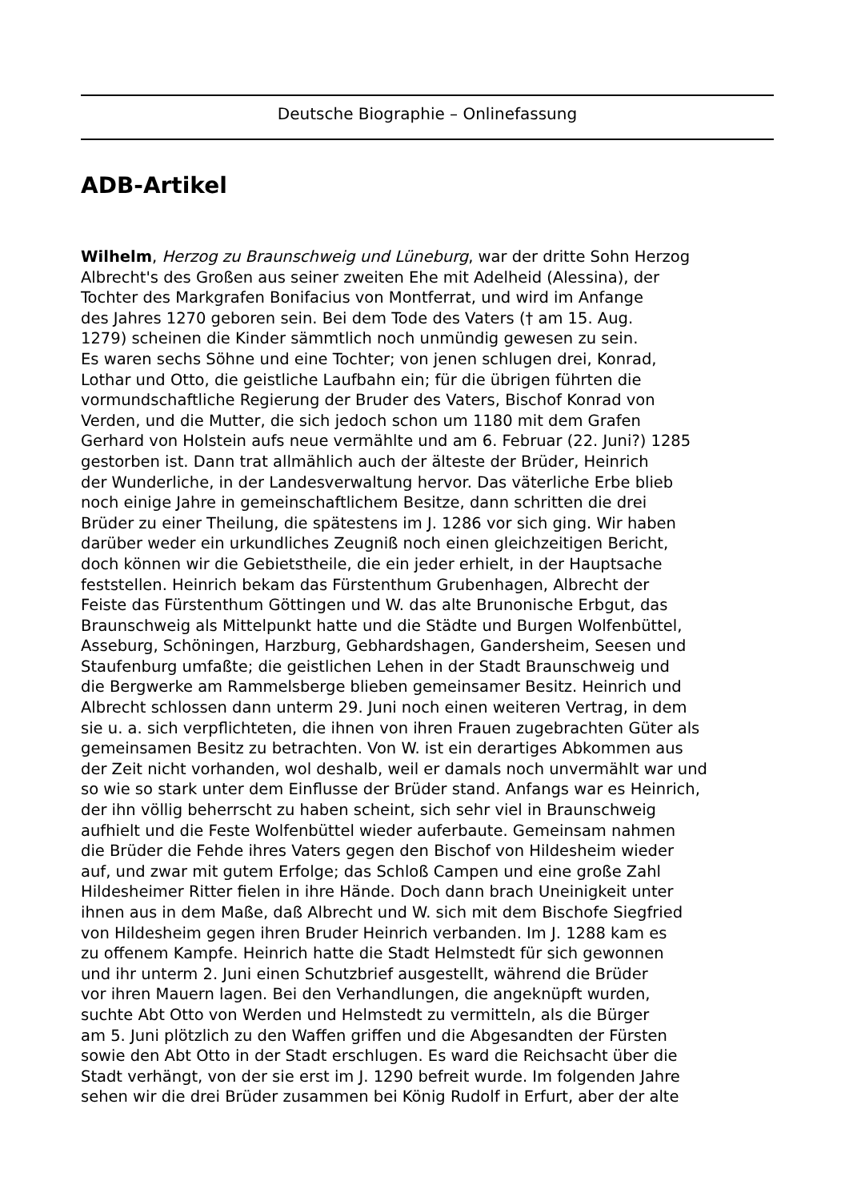Deutsche Biographie – Onlinefassung
ADB-Artikel
Wilhelm, Herzog zu Braunschweig und Lüneburg, war der dritte Sohn Herzog
Albrecht's des Großen aus seiner zweiten Ehe mit Adelheid (Alessina), der
Tochter des Markgrafen Bonifacius von Montferrat, und wird im Anfange
des Jahres 1270 geboren sein. Bei dem Tode des Vaters († am 15. Aug.
1279) scheinen die Kinder sämmtlich noch unmündig gewesen zu sein.
Es waren sechs Söhne und eine Tochter; von jenen schlugen drei, Konrad,
Lothar und Otto, die geistliche Laufbahn ein; für die übrigen führten die
vormundschaftliche Regierung der Bruder des Vaters, Bischof Konrad von
Verden, und die Mutter, die sich jedoch schon um 1180 mit dem Grafen
Gerhard von Holstein aufs neue vermählte und am 6. Februar (22. Juni?) 1285
gestorben ist. Dann trat allmählich auch der älteste der Brüder, Heinrich
der Wunderliche, in der Landesverwaltung hervor. Das väterliche Erbe blieb
noch einige Jahre in gemeinschaftlichem Besitze, dann schritten die drei
Brüder zu einer Theilung, die spätestens im J. 1286 vor sich ging. Wir haben
darüber weder ein urkundliches Zeugniß noch einen gleichzeitigen Bericht,
doch können wir die Gebietstheile, die ein jeder erhielt, in der Hauptsache
feststellen. Heinrich bekam das Fürstenthum Grubenhagen, Albrecht der
Feiste das Fürstenthum Göttingen und W. das alte Brunonische Erbgut, das
Braunschweig als Mittelpunkt hatte und die Städte und Burgen Wolfenbüttel,
Asseburg, Schöningen, Harzburg, Gebhardshagen, Gandersheim, Seesen und
Staufenburg umfaßte; die geistlichen Lehen in der Stadt Braunschweig und
die Bergwerke am Rammelsberge blieben gemeinsamer Besitz. Heinrich und
Albrecht schlossen dann unterm 29. Juni noch einen weiteren Vertrag, in dem
sie u. a. sich verpflichteten, die ihnen von ihren Frauen zugebrachten Güter als
gemeinsamen Besitz zu betrachten. Von W. ist ein derartiges Abkommen aus
der Zeit nicht vorhanden, wol deshalb, weil er damals noch unvermählt war und
so wie so stark unter dem Einflusse der Brüder stand. Anfangs war es Heinrich,
der ihn völlig beherrscht zu haben scheint, sich sehr viel in Braunschweig
aufhielt und die Feste Wolfenbüttel wieder auferbaute. Gemeinsam nahmen
die Brüder die Fehde ihres Vaters gegen den Bischof von Hildesheim wieder
auf, und zwar mit gutem Erfolge; das Schloß Campen und eine große Zahl
Hildesheimer Ritter fielen in ihre Hände. Doch dann brach Uneinigkeit unter
ihnen aus in dem Maße, daß Albrecht und W. sich mit dem Bischofe Siegfried
von Hildesheim gegen ihren Bruder Heinrich verbanden. Im J. 1288 kam es
zu offenem Kampfe. Heinrich hatte die Stadt Helmstedt für sich gewonnen
und ihr unterm 2. Juni einen Schutzbrief ausgestellt, während die Brüder
vor ihren Mauern lagen. Bei den Verhandlungen, die angeknüpft wurden,
suchte Abt Otto von Werden und Helmstedt zu vermitteln, als die Bürger
am 5. Juni plötzlich zu den Waffen griffen und die Abgesandten der Fürsten
sowie den Abt Otto in der Stadt erschlugen. Es ward die Reichsacht über die
Stadt verhängt, von der sie erst im J. 1290 befreit wurde. Im folgenden Jahre
sehen wir die drei Brüder zusammen bei König Rudolf in Erfurt, aber der alte